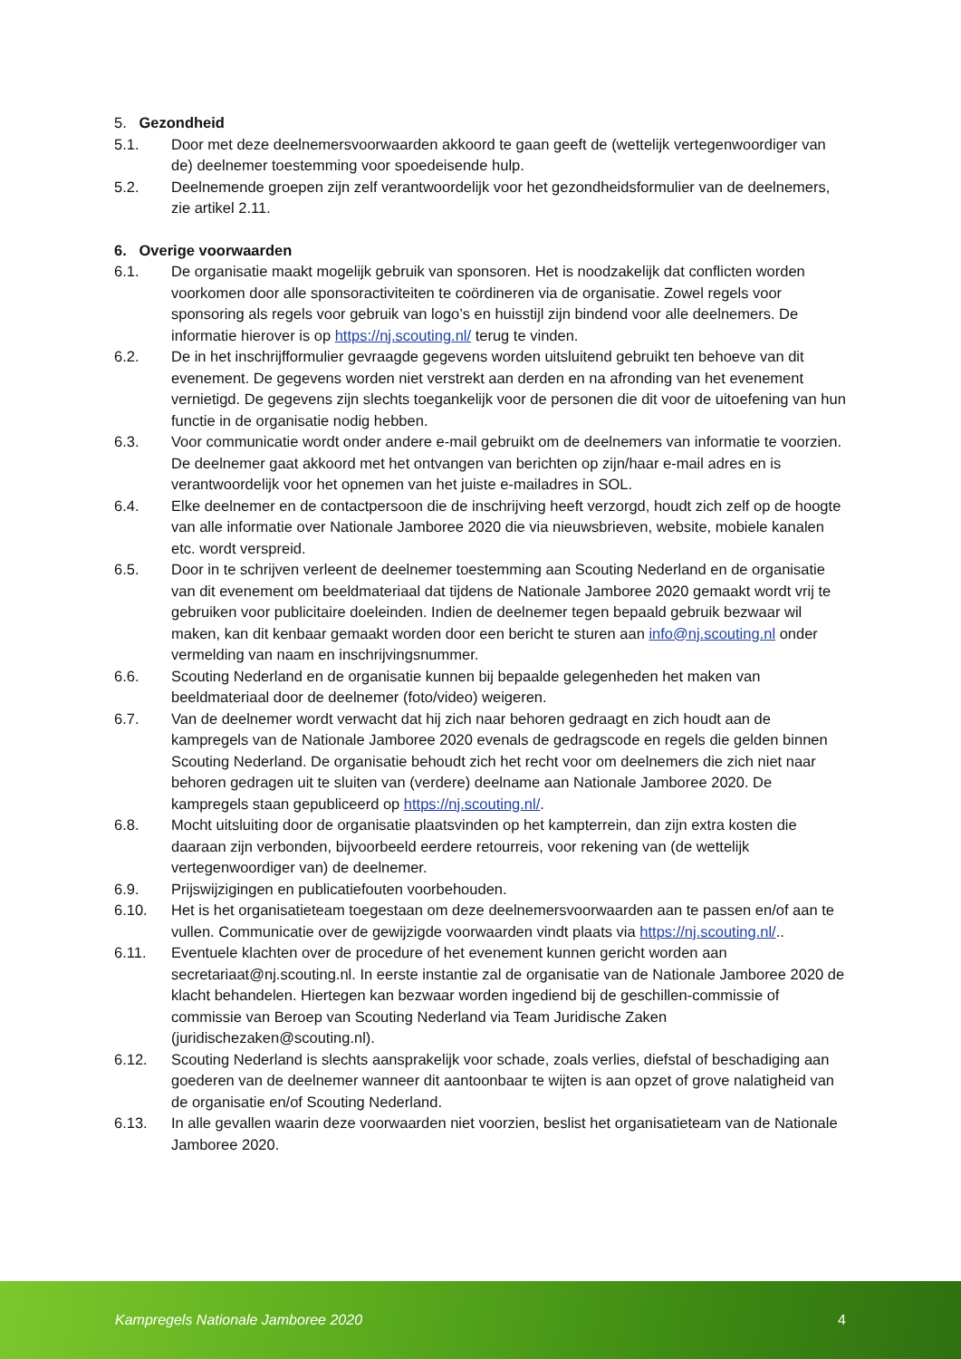5. Gezondheid
5.1. Door met deze deelnemersvoorwaarden akkoord te gaan geeft de (wettelijk vertegenwoordiger van de) deelnemer toestemming voor spoedeisende hulp.
5.2. Deelnemende groepen zijn zelf verantwoordelijk voor het gezondheidsformulier van de deelnemers, zie artikel 2.11.
6. Overige voorwaarden
6.1. De organisatie maakt mogelijk gebruik van sponsoren. Het is noodzakelijk dat conflicten worden voorkomen door alle sponsoractiviteiten te coördineren via de organisatie. Zowel regels voor sponsoring als regels voor gebruik van logo’s en huisstijl zijn bindend voor alle deelnemers. De informatie hierover is op https://nj.scouting.nl/ terug te vinden.
6.2. De in het inschrijfformulier gevraagde gegevens worden uitsluitend gebruikt ten behoeve van dit evenement. De gegevens worden niet verstrekt aan derden en na afronding van het evenement vernietigd. De gegevens zijn slechts toegankelijk voor de personen die dit voor de uitoefening van hun functie in de organisatie nodig hebben.
6.3. Voor communicatie wordt onder andere e-mail gebruikt om de deelnemers van informatie te voorzien. De deelnemer gaat akkoord met het ontvangen van berichten op zijn/haar e-mail adres en is verantwoordelijk voor het opnemen van het juiste e-mailadres in SOL.
6.4. Elke deelnemer en de contactpersoon die de inschrijving heeft verzorgd, houdt zich zelf op de hoogte van alle informatie over Nationale Jamboree 2020 die via nieuwsbrieven, website, mobiele kanalen etc. wordt verspreid.
6.5. Door in te schrijven verleent de deelnemer toestemming aan Scouting Nederland en de organisatie van dit evenement om beeldmateriaal dat tijdens de Nationale Jamboree 2020 gemaakt wordt vrij te gebruiken voor publicitaire doeleinden. Indien de deelnemer tegen bepaald gebruik bezwaar wil maken, kan dit kenbaar gemaakt worden door een bericht te sturen aan info@nj.scouting.nl onder vermelding van naam en inschrijvingsnummer.
6.6. Scouting Nederland en de organisatie kunnen bij bepaalde gelegenheden het maken van beeldmateriaal door de deelnemer (foto/video) weigeren.
6.7. Van de deelnemer wordt verwacht dat hij zich naar behoren gedraagt en zich houdt aan de kampregels van de Nationale Jamboree 2020 evenals de gedragscode en regels die gelden binnen Scouting Nederland. De organisatie behoudt zich het recht voor om deelnemers die zich niet naar behoren gedragen uit te sluiten van (verdere) deelname aan Nationale Jamboree 2020. De kampregels staan gepubliceerd op https://nj.scouting.nl/.
6.8. Mocht uitsluiting door de organisatie plaatsvinden op het kampterrein, dan zijn extra kosten die daaraan zijn verbonden, bijvoorbeeld eerdere retourreis, voor rekening van (de wettelijk vertegenwoordiger van) de deelnemer.
6.9. Prijswijzigingen en publicatiefouten voorbehouden.
6.10. Het is het organisatieteam toegestaan om deze deelnemersvoorwaarden aan te passen en/of aan te vullen. Communicatie over de gewijzigde voorwaarden vindt plaats via https://nj.scouting.nl/..
6.11. Eventuele klachten over de procedure of het evenement kunnen gericht worden aan secretariaat@nj.scouting.nl. In eerste instantie zal de organisatie van de Nationale Jamboree 2020 de klacht behandelen. Hiertegen kan bezwaar worden ingediend bij de geschillen-commissie of commissie van Beroep van Scouting Nederland via Team Juridische Zaken (juridischezaken@scouting.nl).
6.12. Scouting Nederland is slechts aansprakelijk voor schade, zoals verlies, diefstal of beschadiging aan goederen van de deelnemer wanneer dit aantoonbaar te wijten is aan opzet of grove nalatigheid van de organisatie en/of Scouting Nederland.
6.13. In alle gevallen waarin deze voorwaarden niet voorzien, beslist het organisatieteam van de Nationale Jamboree 2020.
Kampregels Nationale Jamboree 2020
4